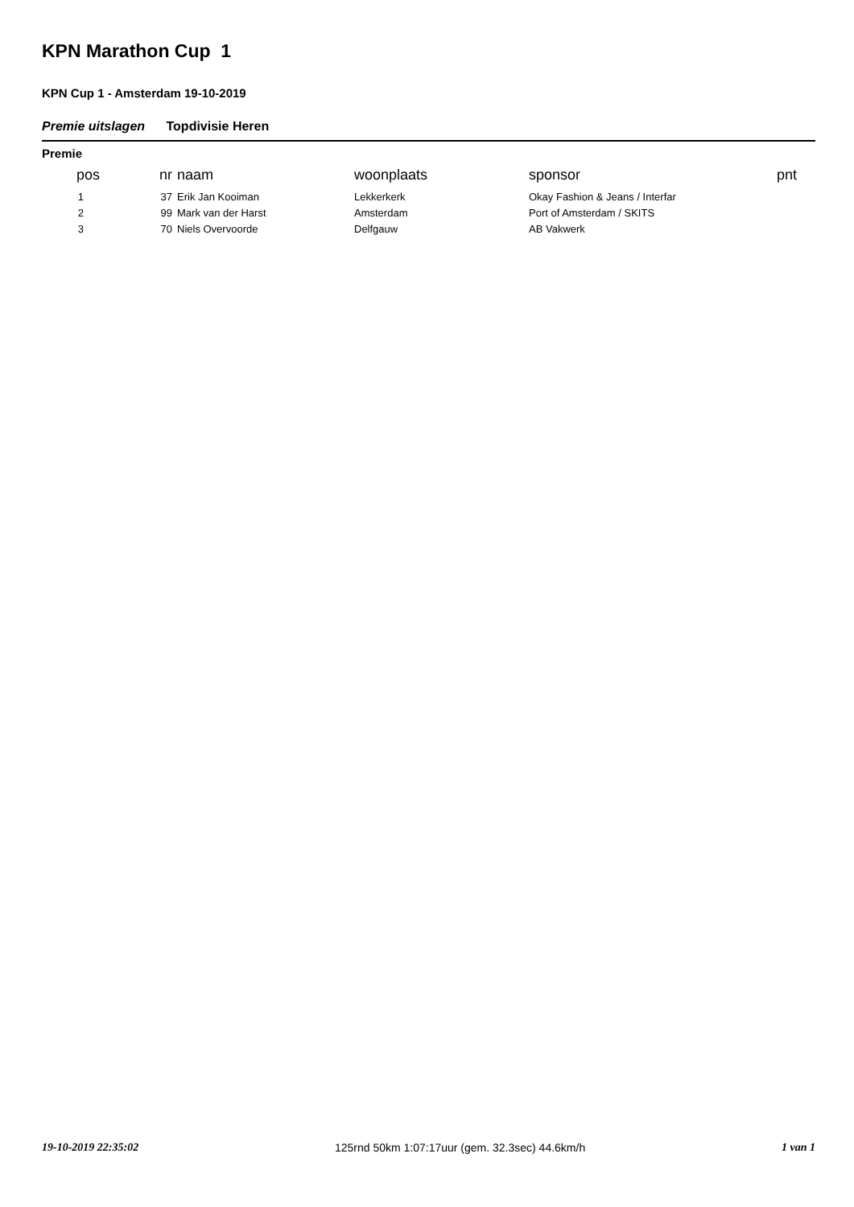KPN Marathon Cup 1
KPN Cup 1 - Amsterdam 19-10-2019
Premie uitslagen Topdivisie Heren
Premie
| pos | nr | naam | woonplaats | sponsor | pnt |
| --- | --- | --- | --- | --- | --- |
| 1 | 37 | Erik Jan Kooiman | Lekkerkerk | Okay Fashion & Jeans / Interfar | |
| 2 | 99 | Mark van der Harst | Amsterdam | Port of Amsterdam / SKITS | |
| 3 | 70 | Niels Overvoorde | Delfgauw | AB Vakwerk | |
19-10-2019 22:35:02 125rnd 50km 1:07:17uur (gem. 32.3sec) 44.6km/h 1 van 1